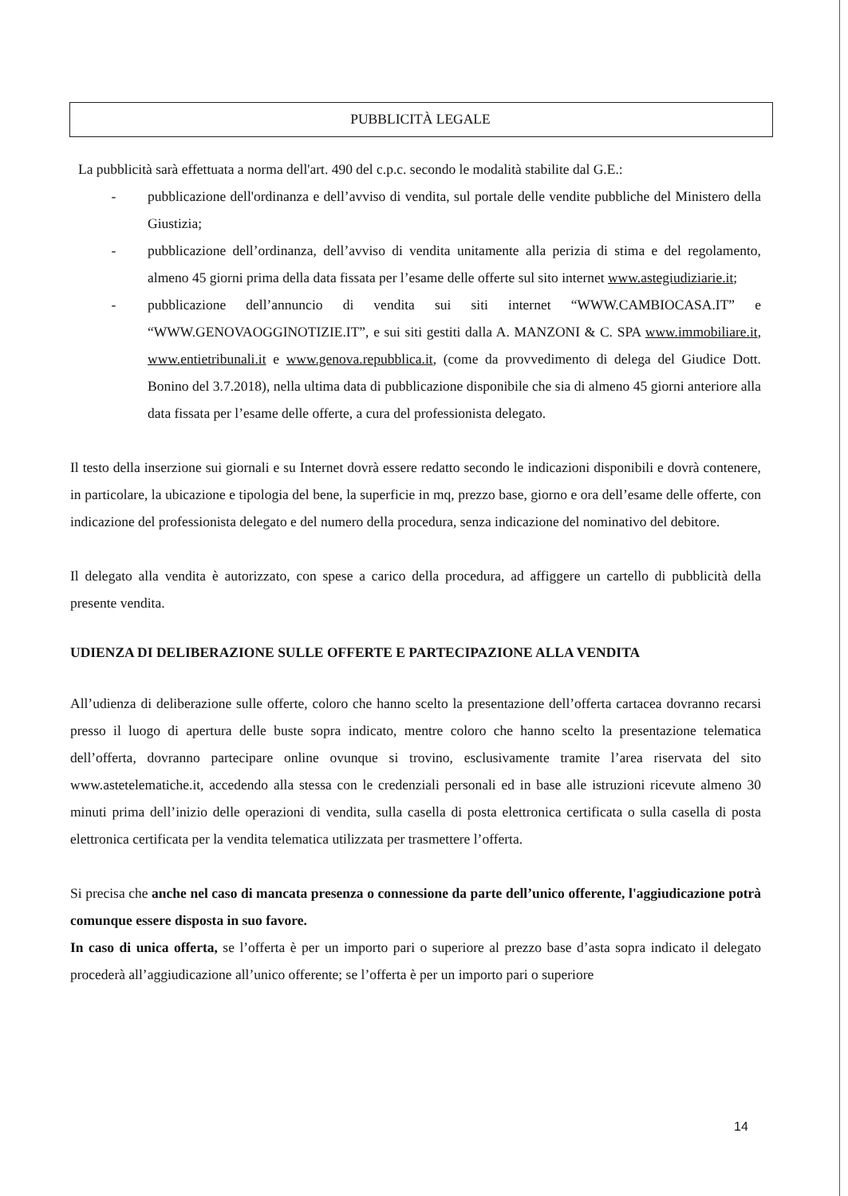PUBBLICITÀ LEGALE
La pubblicità sarà effettuata a norma dell'art. 490 del c.p.c. secondo le modalità stabilite dal G.E.:
- pubblicazione dell'ordinanza e dell’avviso di vendita, sul portale delle vendite pubbliche del Ministero della Giustizia;
- pubblicazione dell’ordinanza, dell’avviso di vendita unitamente alla perizia di stima e del regolamento, almeno 45 giorni prima della data fissata per l’esame delle offerte sul sito internet www.astegiudiziarie.it;
- pubblicazione dell’annuncio di vendita sui siti internet “WWW.CAMBIOCASA.IT” e “WWW.GENOVAOGGINOTIZIE.IT”, e sui siti gestiti dalla A. MANZONI & C. SPA www.immobiliare.it, www.entietribunali.it e www.genova.repubblica.it, (come da provvedimento di delega del Giudice Dott. Bonino del 3.7.2018), nella ultima data di pubblicazione disponibile che sia di almeno 45 giorni anteriore alla data fissata per l’esame delle offerte, a cura del professionista delegato.
Il testo della inserzione sui giornali e su Internet dovrà essere redatto secondo le indicazioni disponibili e dovrà contenere, in particolare, la ubicazione e tipologia del bene, la superficie in mq, prezzo base, giorno e ora dell’esame delle offerte, con indicazione del professionista delegato e del numero della procedura, senza indicazione del nominativo del debitore.
Il delegato alla vendita è autorizzato, con spese a carico della procedura, ad affiggere un cartello di pubblicità della presente vendita.
UDIENZA DI DELIBERAZIONE SULLE OFFERTE E PARTECIPAZIONE ALLA VENDITA
All’udienza di deliberazione sulle offerte, coloro che hanno scelto la presentazione dell’offerta cartacea dovranno recarsi presso il luogo di apertura delle buste sopra indicato, mentre coloro che hanno scelto la presentazione telematica dell’offerta, dovranno partecipare online ovunque si trovino, esclusivamente tramite l’area riservata del sito www.astetelematiche.it, accedendo alla stessa con le credenziali personali ed in base alle istruzioni ricevute almeno 30 minuti prima dell’inizio delle operazioni di vendita, sulla casella di posta elettronica certificata o sulla casella di posta elettronica certificata per la vendita telematica utilizzata per trasmettere l’offerta.
Si precisa che anche nel caso di mancata presenza o connessione da parte dell’unico offerente, l'aggiudicazione potrà comunque essere disposta in suo favore.
In caso di unica offerta, se l’offerta è per un importo pari o superiore al prezzo base d’asta sopra indicato il delegato procederà all’aggiudicazione all’unico offerente; se l’offerta è per un importo pari o superiore
14